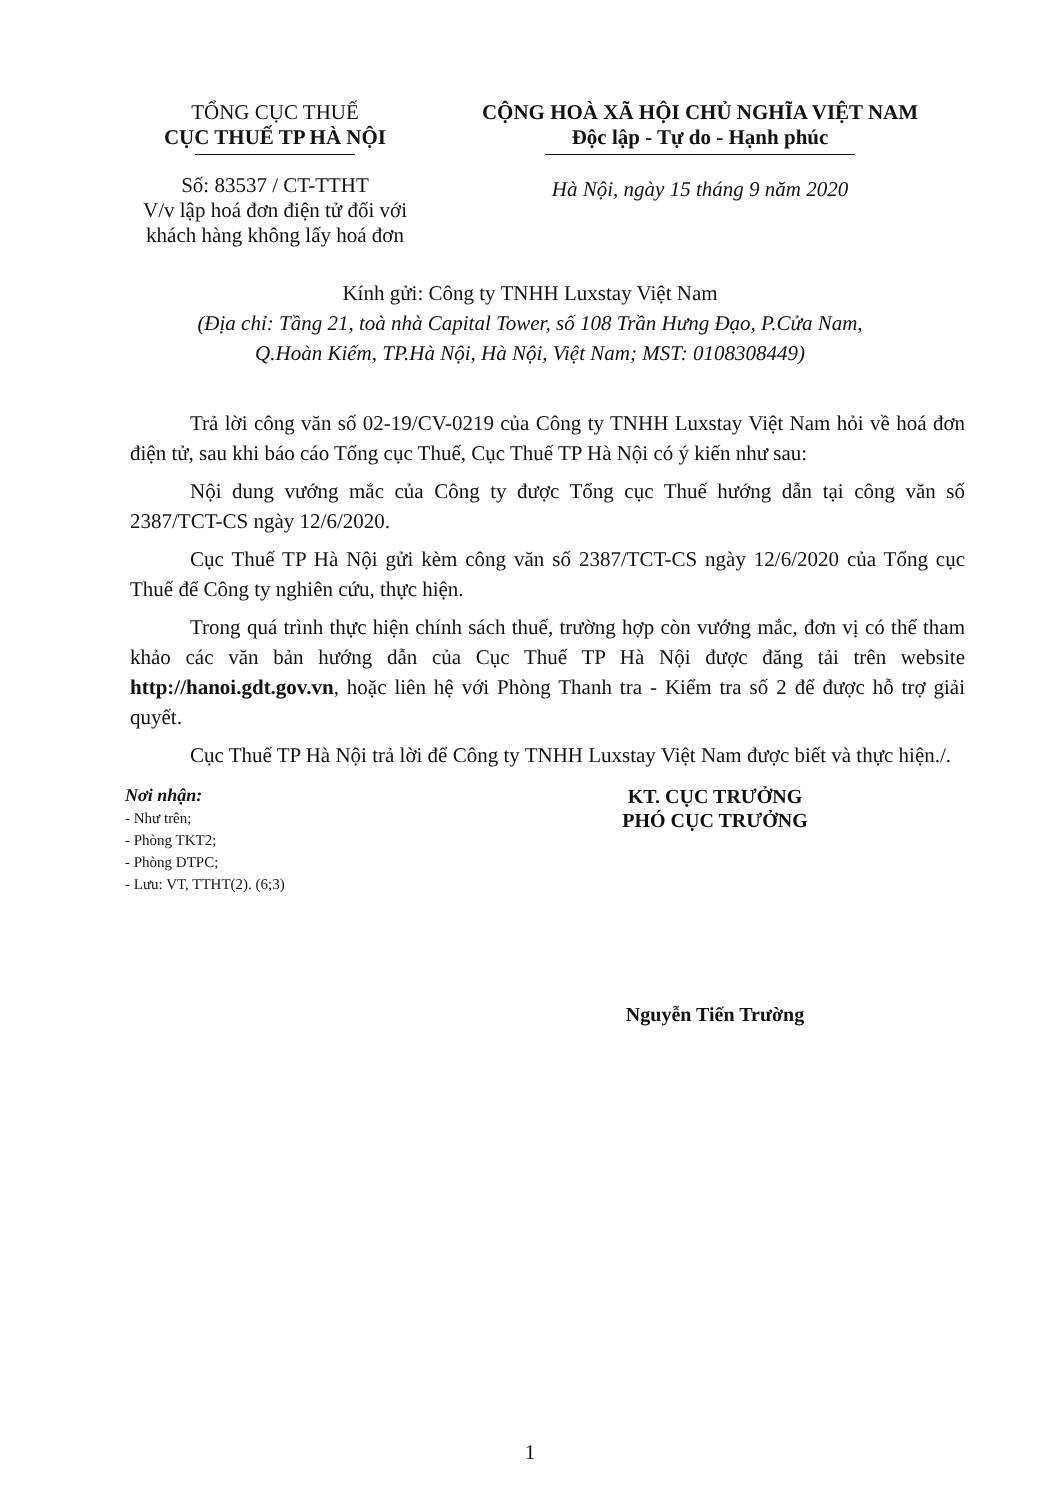TỔNG CỤC THUẾ
CỤC THUẾ TP HÀ NỘI
Số: 83537 / CT-TTHT
V/v lập hoá đơn điện tử đối với khách hàng không lấy hoá đơn
CỘNG HOÀ XÃ HỘI CHỦ NGHĨA VIỆT NAM
Độc lập - Tự do - Hạnh phúc
Hà Nội, ngày 15 tháng 9 năm 2020
Kính gửi: Công ty TNHH Luxstay Việt Nam
(Địa chỉ: Tầng 21, toà nhà Capital Tower, số 108 Trần Hưng Đạo, P.Cửa Nam,
Q.Hoàn Kiếm, TP.Hà Nội, Hà Nội, Việt Nam; MST: 0108308449)
Trả lời công văn số 02-19/CV-0219 của Công ty TNHH Luxstay Việt Nam hỏi về hoá đơn điện tử, sau khi báo cáo Tổng cục Thuế, Cục Thuế TP Hà Nội có ý kiến như sau:
Nội dung vướng mắc của Công ty được Tổng cục Thuế hướng dẫn tại công văn số 2387/TCT-CS ngày 12/6/2020.
Cục Thuế TP Hà Nội gửi kèm công văn số 2387/TCT-CS ngày 12/6/2020 của Tổng cục Thuế để Công ty nghiên cứu, thực hiện.
Trong quá trình thực hiện chính sách thuế, trường hợp còn vướng mắc, đơn vị có thể tham khảo các văn bản hướng dẫn của Cục Thuế TP Hà Nội được đăng tải trên website http://hanoi.gdt.gov.vn, hoặc liên hệ với Phòng Thanh tra - Kiểm tra số 2 để được hỗ trợ giải quyết.
Cục Thuế TP Hà Nội trả lời để Công ty TNHH Luxstay Việt Nam được biết và thực hiện./.
Nơi nhận:
- Như trên;
- Phòng TKT2;
- Phòng DTPC;
- Lưu: VT, TTHT(2). (6;3)
KT. CỤC TRƯỞNG
PHÓ CỤC TRƯỞNG
Nguyễn Tiến Trường
1